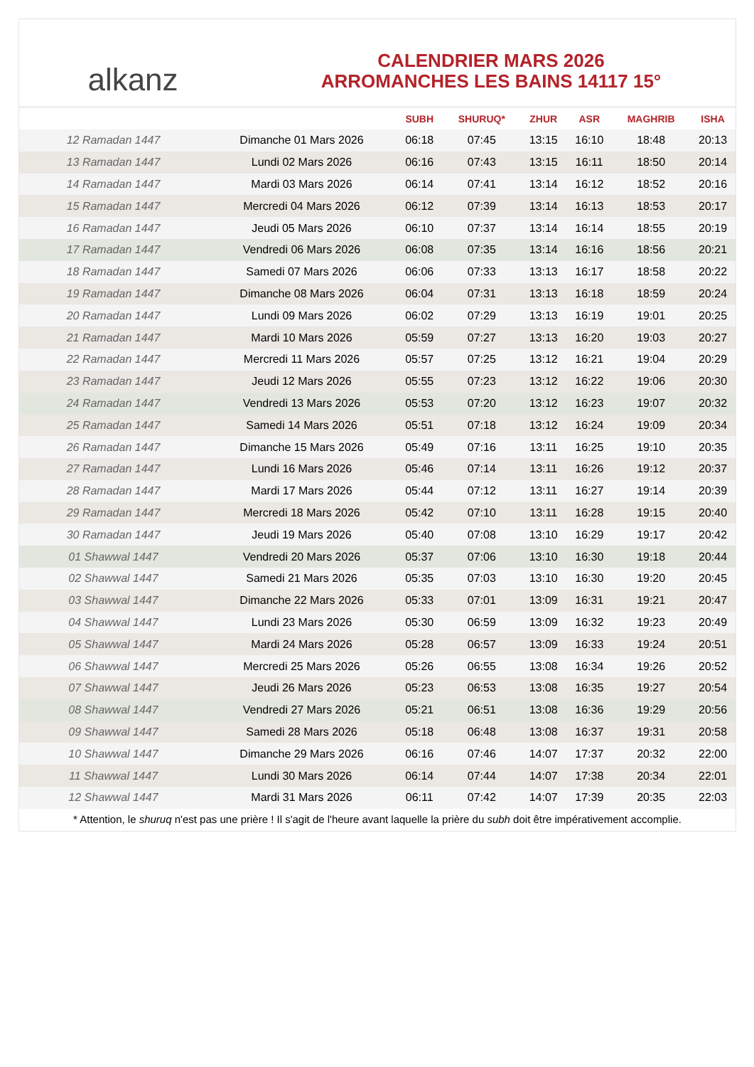alkanz
CALENDRIER MARS 2026
ARROMANCHES LES BAINS 14117 15°
| | | SUBH | SHURUQ* | ZHUR | ASR | MAGHRIB | ISHA |
| --- | --- | --- | --- | --- | --- | --- | --- |
| 12 Ramadan 1447 | Dimanche 01 Mars 2026 | 06:18 | 07:45 | 13:15 | 16:10 | 18:48 | 20:13 |
| 13 Ramadan 1447 | Lundi 02 Mars 2026 | 06:16 | 07:43 | 13:15 | 16:11 | 18:50 | 20:14 |
| 14 Ramadan 1447 | Mardi 03 Mars 2026 | 06:14 | 07:41 | 13:14 | 16:12 | 18:52 | 20:16 |
| 15 Ramadan 1447 | Mercredi 04 Mars 2026 | 06:12 | 07:39 | 13:14 | 16:13 | 18:53 | 20:17 |
| 16 Ramadan 1447 | Jeudi 05 Mars 2026 | 06:10 | 07:37 | 13:14 | 16:14 | 18:55 | 20:19 |
| 17 Ramadan 1447 | Vendredi 06 Mars 2026 | 06:08 | 07:35 | 13:14 | 16:16 | 18:56 | 20:21 |
| 18 Ramadan 1447 | Samedi 07 Mars 2026 | 06:06 | 07:33 | 13:13 | 16:17 | 18:58 | 20:22 |
| 19 Ramadan 1447 | Dimanche 08 Mars 2026 | 06:04 | 07:31 | 13:13 | 16:18 | 18:59 | 20:24 |
| 20 Ramadan 1447 | Lundi 09 Mars 2026 | 06:02 | 07:29 | 13:13 | 16:19 | 19:01 | 20:25 |
| 21 Ramadan 1447 | Mardi 10 Mars 2026 | 05:59 | 07:27 | 13:13 | 16:20 | 19:03 | 20:27 |
| 22 Ramadan 1447 | Mercredi 11 Mars 2026 | 05:57 | 07:25 | 13:12 | 16:21 | 19:04 | 20:29 |
| 23 Ramadan 1447 | Jeudi 12 Mars 2026 | 05:55 | 07:23 | 13:12 | 16:22 | 19:06 | 20:30 |
| 24 Ramadan 1447 | Vendredi 13 Mars 2026 | 05:53 | 07:20 | 13:12 | 16:23 | 19:07 | 20:32 |
| 25 Ramadan 1447 | Samedi 14 Mars 2026 | 05:51 | 07:18 | 13:12 | 16:24 | 19:09 | 20:34 |
| 26 Ramadan 1447 | Dimanche 15 Mars 2026 | 05:49 | 07:16 | 13:11 | 16:25 | 19:10 | 20:35 |
| 27 Ramadan 1447 | Lundi 16 Mars 2026 | 05:46 | 07:14 | 13:11 | 16:26 | 19:12 | 20:37 |
| 28 Ramadan 1447 | Mardi 17 Mars 2026 | 05:44 | 07:12 | 13:11 | 16:27 | 19:14 | 20:39 |
| 29 Ramadan 1447 | Mercredi 18 Mars 2026 | 05:42 | 07:10 | 13:11 | 16:28 | 19:15 | 20:40 |
| 30 Ramadan 1447 | Jeudi 19 Mars 2026 | 05:40 | 07:08 | 13:10 | 16:29 | 19:17 | 20:42 |
| 01 Shawwal 1447 | Vendredi 20 Mars 2026 | 05:37 | 07:06 | 13:10 | 16:30 | 19:18 | 20:44 |
| 02 Shawwal 1447 | Samedi 21 Mars 2026 | 05:35 | 07:03 | 13:10 | 16:30 | 19:20 | 20:45 |
| 03 Shawwal 1447 | Dimanche 22 Mars 2026 | 05:33 | 07:01 | 13:09 | 16:31 | 19:21 | 20:47 |
| 04 Shawwal 1447 | Lundi 23 Mars 2026 | 05:30 | 06:59 | 13:09 | 16:32 | 19:23 | 20:49 |
| 05 Shawwal 1447 | Mardi 24 Mars 2026 | 05:28 | 06:57 | 13:09 | 16:33 | 19:24 | 20:51 |
| 06 Shawwal 1447 | Mercredi 25 Mars 2026 | 05:26 | 06:55 | 13:08 | 16:34 | 19:26 | 20:52 |
| 07 Shawwal 1447 | Jeudi 26 Mars 2026 | 05:23 | 06:53 | 13:08 | 16:35 | 19:27 | 20:54 |
| 08 Shawwal 1447 | Vendredi 27 Mars 2026 | 05:21 | 06:51 | 13:08 | 16:36 | 19:29 | 20:56 |
| 09 Shawwal 1447 | Samedi 28 Mars 2026 | 05:18 | 06:48 | 13:08 | 16:37 | 19:31 | 20:58 |
| 10 Shawwal 1447 | Dimanche 29 Mars 2026 | 06:16 | 07:46 | 14:07 | 17:37 | 20:32 | 22:00 |
| 11 Shawwal 1447 | Lundi 30 Mars 2026 | 06:14 | 07:44 | 14:07 | 17:38 | 20:34 | 22:01 |
| 12 Shawwal 1447 | Mardi 31 Mars 2026 | 06:11 | 07:42 | 14:07 | 17:39 | 20:35 | 22:03 |
* Attention, le shuruq n'est pas une prière ! Il s'agit de l'heure avant laquelle la prière du subh doit être impérativement accomplie.